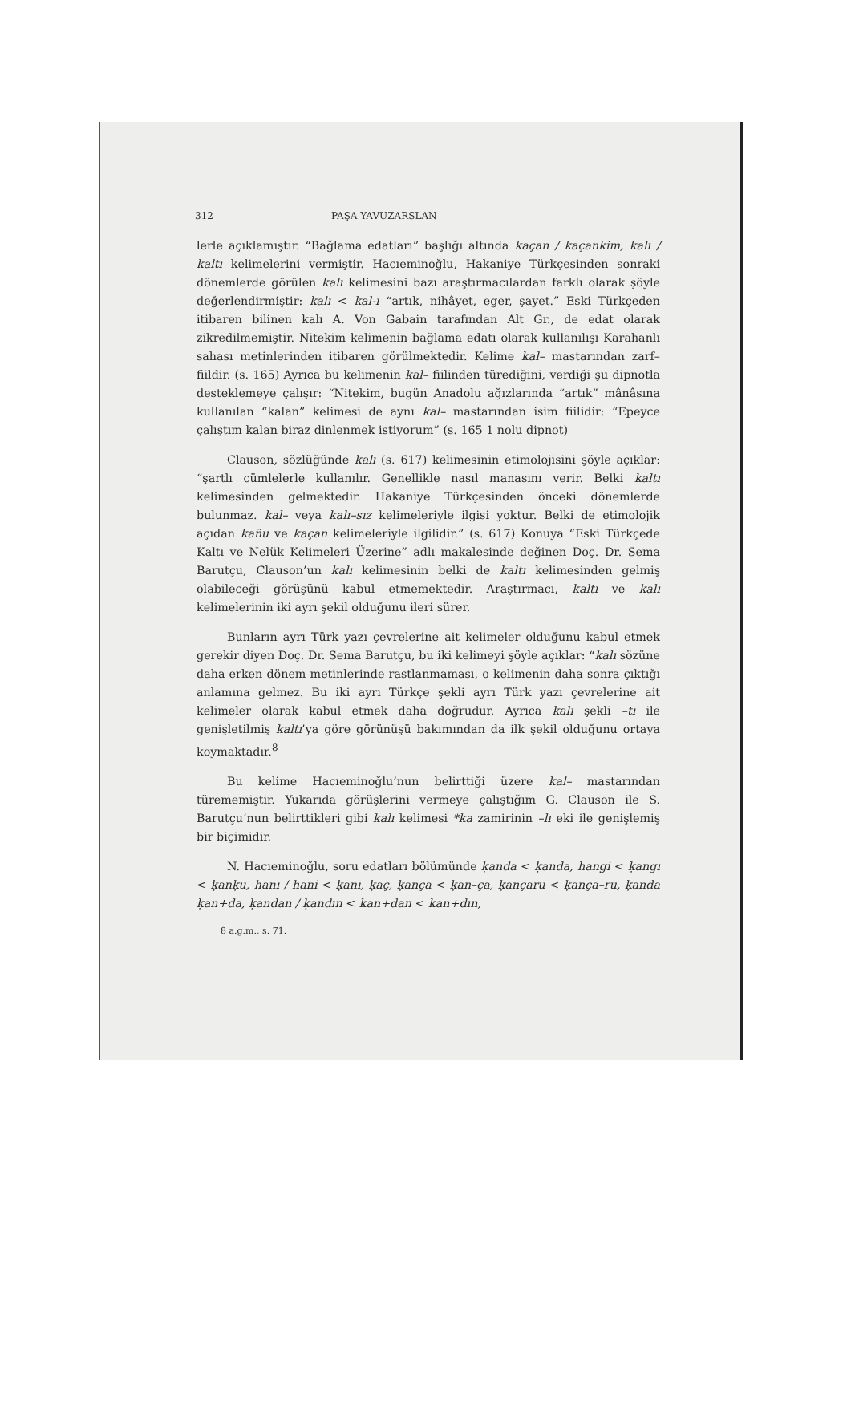312 PAŞA YAVUZARSLAN
lerle açıklamıştır. “Bağlama edatları” başlığı altında kaçan / kaçankim, kalı / kaltı kelimelerini vermiştir. Hacıeminoğlu, Hakaniye Türkçesinden sonraki dönemlerde görülen kalı kelimesini bazı araştırmacılardan farklı olarak şöyle değerlendirmiştir: kalı < kal-ı “artık, nihâyet, eger, şayet.” Eski Türkçeden itibaren bilinen kalı A. Von Gabain tarafından Alt Gr., de edat olarak zikredilmemiştir. Nitekim kelimenin bağlama edatı olarak kullanılışı Karahanlı sahası metinlerinden itibaren görülmektedir. Kelime kal– mastarından zarf–fiildir. (s. 165) Ayrıca bu kelimenin kal– fiilinden türediğini, verdiği şu dipnotla desteklemeye çalışır: “Nitekim, bugün Anadolu ağızlarında “artık” mânâsına kullanılan “kalan” kelimesi de aynı kal– mastarından isim fiilidir: “Epeyce çalıştım kalan biraz dinlenmek istiyorum” (s. 165 1 nolu dipnot)
Clauson, sözlüğünde kalı (s. 617) kelimesinin etimolojisini şöyle açıklar: “şartlı cümlelerle kullanılır. Genellikle nasıl manasını verir. Belki kaltı kelimesinden gelmektedir. Hakaniye Türkçesinden önceki dönemlerde bulunmaz. kal– veya kalı–sız kelimeleriyle ilgisi yoktur. Belki de etimolojik açıdan kañu ve kaçan kelimeleriyle ilgilidir.” (s. 617) Konuya “Eski Türkçede Kaltı ve Nelük Kelimeleri Üzerine” adlı makalesinde değinen Doç. Dr. Sema Barutçu, Clauson’un kalı kelimesinin belki de kaltı kelimesinden gelmiş olabileceği görüşünü kabul etmemektedir. Araştırmacı, kaltı ve kalı kelimelerinin iki ayrı şekil olduğunu ileri sürer.
Bunların ayrı Türk yazı çevrelerine ait kelimeler olduğunu kabul etmek gerekir diyen Doç. Dr. Sema Barutçu, bu iki kelimeyi şöyle açıklar: “kalı sözüne daha erken dönem metinlerinde rastlanmaması, o kelimenin daha sonra çıktığı anlamına gelmez. Bu iki ayrı Türkçe şekli ayrı Türk yazı çevrelerine ait kelimeler olarak kabul etmek daha doğrudur. Ayrıca kalı şekli –tı ile genişletilmiş kaltı’ya göre görünüşü bakımından da ilk şekil olduğunu ortaya koymaktadır.<sup>8</sup>
Bu kelime Hacıeminoğlu’nun belirttiği üzere kal– mastarından türememiştir. Yukarıda görüşlerini vermeye çalıştığım G. Clauson ile S. Barutçu’nun belirttikleri gibi kalı kelimesi *ka zamirinin –lı eki ile genişlemiş bir biçimidir.
N. Hacıeminoğlu, soru edatları bölümünde ḳanda < ḳanda, hangi < ḳangı < ḳanḳu, hanı / hani < ḳanı, ḳaç, ḳança < ḳan–ça, ḳançaru < ḳança–ru, ḳanda ḳan+da, ḳandan / ḳandın < kan+dan < kan+dın,
8 a.g.m., s. 71.